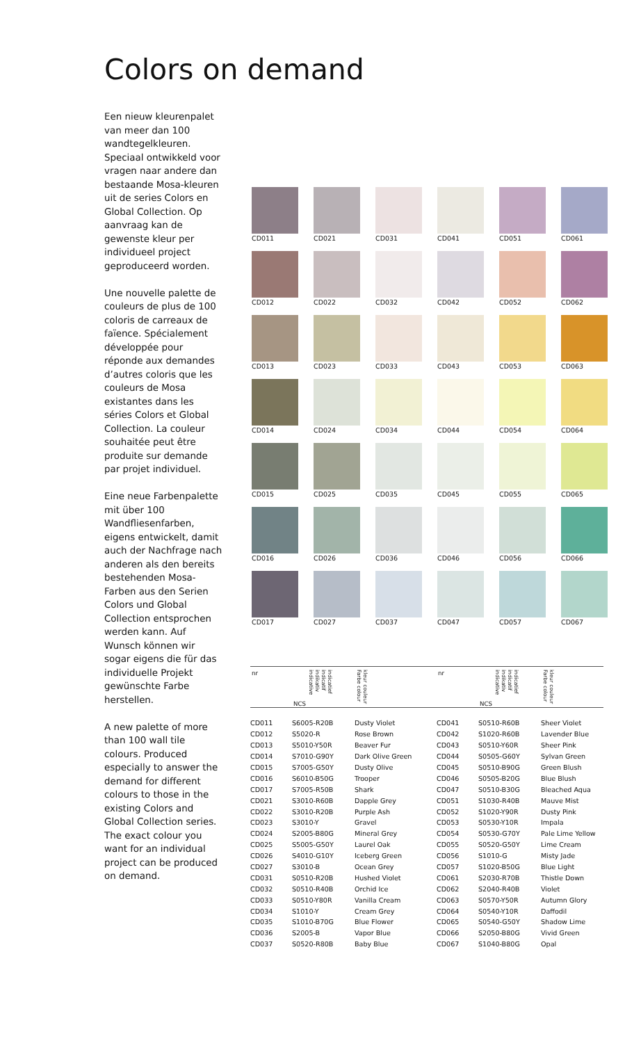Colors on demand
Een nieuw kleurenpalet van meer dan 100 wandtegelkleuren. Speciaal ontwikkeld voor vragen naar andere dan bestaande Mosa-kleuren uit de series Colors en Global Collection. Op aanvraag kan de gewenste kleur per individueel project geproduceerd worden.
Une nouvelle palette de couleurs de plus de 100 coloris de carreaux de faïence. Spécialement développée pour réponde aux demandes d’autres coloris que les couleurs de Mosa existantes dans les séries Colors et Global Collection. La couleur souhaitée peut être produite sur demande par projet individuel.
Eine neue Farbenpalette mit über 100 Wandfliesenfarben, eigens entwickelt, damit auch der Nachfrage nach anderen als den bereits bestehenden Mosa-Farben aus den Serien Colors und Global Collection entsprochen werden kann. Auf Wunsch können wir sogar eigens die für das individuelle Projekt gewünschte Farbe herstellen.
A new palette of more than 100 wall tile colours. Produced especially to answer the demand for different colours to those in the existing Colors and Global Collection series. The exact colour you want for an individual project can be produced on demand.
CD011
CD021
CD031
CD041
CD051
CD061
CD012
CD022
CD032
CD042
CD052
CD062
CD013
CD023
CD033
CD043
CD053
CD063
CD014
CD024
CD034
CD044
CD054
CD064
CD015
CD025
CD035
CD045
CD055
CD065
CD016
CD026
CD036
CD046
CD056
CD066
CD017
CD027
CD037
CD047
CD057
CD067
| nr | NCS indicatief indicatif indikativ indicative | kleur couleur Farbe colour | nr | NCS indicatief indicatif indikativ indicative | kleur couleur Farbe colour |
| --- | --- | --- | --- | --- | --- |
| CD011 | S6005-R20B | Dusty Violet | CD041 | S0510-R60B | Sheer Violet |
| CD012 | S5020-R | Rose Brown | CD042 | S1020-R60B | Lavender Blue |
| CD013 | S5010-Y50R | Beaver Fur | CD043 | S0510-Y60R | Sheer Pink |
| CD014 | S7010-G90Y | Dark Olive Green | CD044 | S0505-G60Y | Sylvan Green |
| CD015 | S7005-G50Y | Dusty Olive | CD045 | S0510-B90G | Green Blush |
| CD016 | S6010-B50G | Trooper | CD046 | S0505-B20G | Blue Blush |
| CD017 | S7005-R50B | Shark | CD047 | S0510-B30G | Bleached Aqua |
| CD021 | S3010-R60B | Dapple Grey | CD051 | S1030-R40B | Mauve Mist |
| CD022 | S3010-R20B | Purple Ash | CD052 | S1020-Y90R | Dusty Pink |
| CD023 | S3010-Y | Gravel | CD053 | S0530-Y10R | Impala |
| CD024 | S2005-B80G | Mineral Grey | CD054 | S0530-G70Y | Pale Lime Yellow |
| CD025 | S5005-G50Y | Laurel Oak | CD055 | S0520-G50Y | Lime Cream |
| CD026 | S4010-G10Y | Iceberg Green | CD056 | S1010-G | Misty Jade |
| CD027 | S3010-B | Ocean Grey | CD057 | S1020-B50G | Blue Light |
| CD031 | S0510-R20B | Hushed Violet | CD061 | S2030-R70B | Thistle Down |
| CD032 | S0510-R40B | Orchid Ice | CD062 | S2040-R40B | Violet |
| CD033 | S0510-Y80R | Vanilla Cream | CD063 | S0570-Y50R | Autumn Glory |
| CD034 | S1010-Y | Cream Grey | CD064 | S0540-Y10R | Daffodil |
| CD035 | S1010-B70G | Blue Flower | CD065 | S0540-G50Y | Shadow Lime |
| CD036 | S2005-B | Vapor Blue | CD066 | S2050-B80G | Vivid Green |
| CD037 | S0520-R80B | Baby Blue | CD067 | S1040-B80G | Opal |